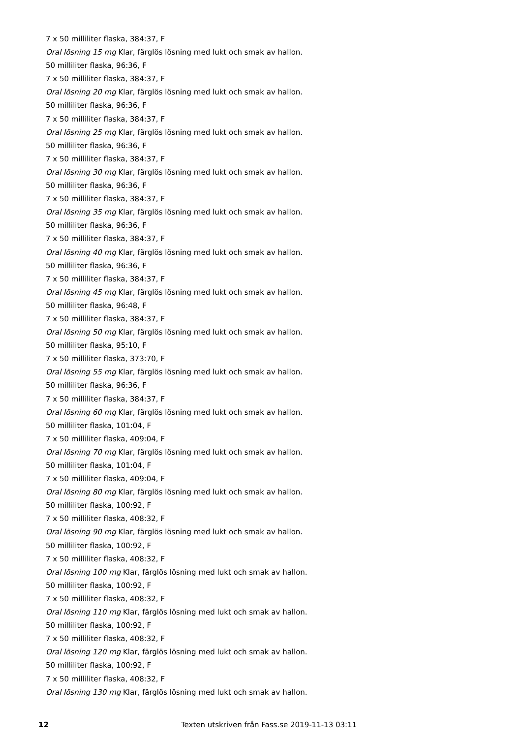7 x 50 milliliter flaska, 384:37, F
Oral lösning 15 mg Klar, färglös lösning med lukt och smak av hallon.
50 milliliter flaska, 96:36, F
7 x 50 milliliter flaska, 384:37, F
Oral lösning 20 mg Klar, färglös lösning med lukt och smak av hallon.
50 milliliter flaska, 96:36, F
7 x 50 milliliter flaska, 384:37, F
Oral lösning 25 mg Klar, färglös lösning med lukt och smak av hallon.
50 milliliter flaska, 96:36, F
7 x 50 milliliter flaska, 384:37, F
Oral lösning 30 mg Klar, färglös lösning med lukt och smak av hallon.
50 milliliter flaska, 96:36, F
7 x 50 milliliter flaska, 384:37, F
Oral lösning 35 mg Klar, färglös lösning med lukt och smak av hallon.
50 milliliter flaska, 96:36, F
7 x 50 milliliter flaska, 384:37, F
Oral lösning 40 mg Klar, färglös lösning med lukt och smak av hallon.
50 milliliter flaska, 96:36, F
7 x 50 milliliter flaska, 384:37, F
Oral lösning 45 mg Klar, färglös lösning med lukt och smak av hallon.
50 milliliter flaska, 96:48, F
7 x 50 milliliter flaska, 384:37, F
Oral lösning 50 mg Klar, färglös lösning med lukt och smak av hallon.
50 milliliter flaska, 95:10, F
7 x 50 milliliter flaska, 373:70, F
Oral lösning 55 mg Klar, färglös lösning med lukt och smak av hallon.
50 milliliter flaska, 96:36, F
7 x 50 milliliter flaska, 384:37, F
Oral lösning 60 mg Klar, färglös lösning med lukt och smak av hallon.
50 milliliter flaska, 101:04, F
7 x 50 milliliter flaska, 409:04, F
Oral lösning 70 mg Klar, färglös lösning med lukt och smak av hallon.
50 milliliter flaska, 101:04, F
7 x 50 milliliter flaska, 409:04, F
Oral lösning 80 mg Klar, färglös lösning med lukt och smak av hallon.
50 milliliter flaska, 100:92, F
7 x 50 milliliter flaska, 408:32, F
Oral lösning 90 mg Klar, färglös lösning med lukt och smak av hallon.
50 milliliter flaska, 100:92, F
7 x 50 milliliter flaska, 408:32, F
Oral lösning 100 mg Klar, färglös lösning med lukt och smak av hallon.
50 milliliter flaska, 100:92, F
7 x 50 milliliter flaska, 408:32, F
Oral lösning 110 mg Klar, färglös lösning med lukt och smak av hallon.
50 milliliter flaska, 100:92, F
7 x 50 milliliter flaska, 408:32, F
Oral lösning 120 mg Klar, färglös lösning med lukt och smak av hallon.
50 milliliter flaska, 100:92, F
7 x 50 milliliter flaska, 408:32, F
Oral lösning 130 mg Klar, färglös lösning med lukt och smak av hallon.
12 Texten utskriven från Fass.se 2019-11-13 03:11